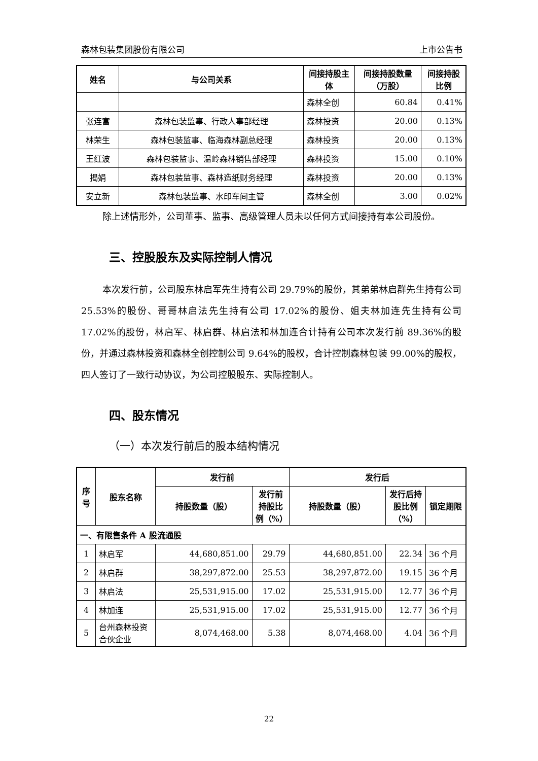森林包装集团股份有限公司 上市公告书
| 姓名 | 与公司关系 | 间接持股主体 | 间接持股数量（万股） | 间接持股比例 |
| --- | --- | --- | --- | --- |
| | | 森林全创 | 60.84 | 0.41% |
| 张连富 | 森林包装监事、行政人事部经理 | 森林投资 | 20.00 | 0.13% |
| 林荣生 | 森林包装监事、临海森林副总经理 | 森林投资 | 20.00 | 0.13% |
| 王红波 | 森林包装监事、温岭森林销售部经理 | 森林投资 | 15.00 | 0.10% |
| 揭娟 | 森林包装监事、森林造纸财务经理 | 森林投资 | 20.00 | 0.13% |
| 安立新 | 森林包装监事、水印车间主管 | 森林全创 | 3.00 | 0.02% |
除上述情形外，公司董事、监事、高级管理人员未以任何方式间接持有本公司股份。
三、控股股东及实际控制人情况
本次发行前，公司股东林启军先生持有公司 29.79%的股份，其弟弟林启群先生持有公司 25.53%的股份、哥哥林启法先生持有公司 17.02%的股份、姐夫林加连先生持有公司 17.02%的股份，林启军、林启群、林启法和林加连合计持有公司本次发行前 89.36%的股份，并通过森林投资和森林全创控制公司 9.64%的股权，合计控制森林包装 99.00%的股权，四人签订了一致行动协议，为公司控股股东、实际控制人。
四、股东情况
（一）本次发行前后的股本结构情况
| 序号 | 股东名称 | 发行前 | | 发行后 | | |
| --- | --- | --- | --- | --- | --- | --- |
| | | 持股数量（股） | 发行前持股比例（%） | 持股数量（股） | 发行后持股比例（%） | 锁定期限 |
| 一、有限售条件 A 股流通股 | | | | | | |
| 1 | 林启军 | 44,680,851.00 | 29.79 | 44,680,851.00 | 22.34 | 36 个月 |
| 2 | 林启群 | 38,297,872.00 | 25.53 | 38,297,872.00 | 19.15 | 36 个月 |
| 3 | 林启法 | 25,531,915.00 | 17.02 | 25,531,915.00 | 12.77 | 36 个月 |
| 4 | 林加连 | 25,531,915.00 | 17.02 | 25,531,915.00 | 12.77 | 36 个月 |
| 5 | 台州森林投资合伙企业 | 8,074,468.00 | 5.38 | 8,074,468.00 | 4.04 | 36 个月 |
22